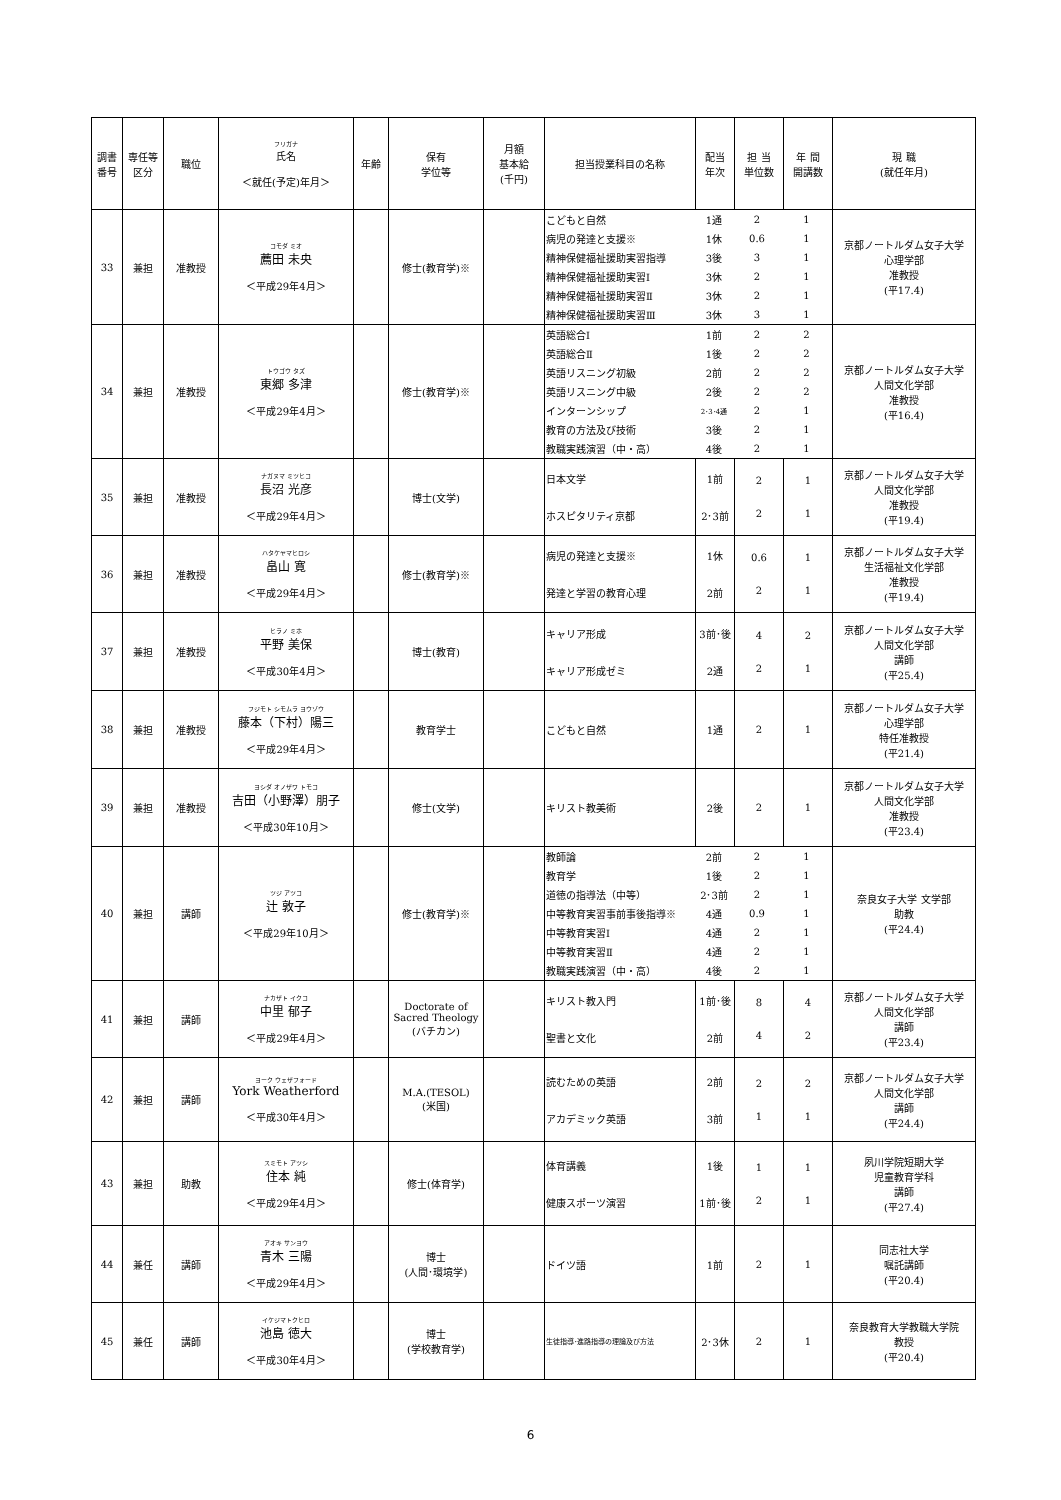| 調書 番号 | 専任等 区分 | 職位 | フリガナ 氏名 ＜就任(予定)年月＞ | 年齢 | 保有 学位等 | 月額 基本給 (千円) | 担当授業科目の名称 | 配当 年次 | 担 当 単位数 | 年 間 開講数 | 現 職 (就任年月) |
| --- | --- | --- | --- | --- | --- | --- | --- | --- | --- | --- | --- |
| 33 | 兼担 | 准教授 | コモダ ミオ 薦田 未央 ＜平成29年4月＞ | | 修士(教育学)※ | | / こどもと自然 / 1通 / 2 / 1 / / 病児の発達と支援※ / 1休 / 0.6 / 1 / / 精神保健福祉援助実習指導 / 3後 / 3 / 1 / / 精神保健福祉援助実習Ⅰ / 3休 / 2 / 1 / / 精神保健福祉援助実習Ⅱ / 3休 / 2 / 1 / / 精神保健福祉援助実習Ⅲ / 3休 / 3 / 1 / | | | | 京都ノートルダム女子大学 心理学部 准教授 (平17.4) |
| 34 | 兼担 | 准教授 | トウゴウ タズ 東郷 多津 ＜平成29年4月＞ | | 修士(教育学)※ | | / 英語総合Ⅰ / 1前 / 2 / 2 / / 英語総合Ⅱ / 1後 / 2 / 2 / / 英語リスニング初級 / 2前 / 2 / 2 / / 英語リスニング中級 / 2後 / 2 / 2 / / インターンシップ / 2･3･4通 / 2 / 1 / / 教育の方法及び技術 / 3後 / 2 / 1 / / 教職実践演習（中・高） / 4後 / 2 / 1 / | | | | 京都ノートルダム女子大学 人間文化学部 准教授 (平16.4) |
| 35 | 兼担 | 准教授 | ナガヌマ ミツヒコ 長沼 光彦 ＜平成29年4月＞ | | 博士(文学) | | 日本文学 ホスピタリティ京都 | 1前 2･3前 | 2 2 | 1 1 | 京都ノートルダム女子大学 人間文化学部 准教授 (平19.4) |
| 36 | 兼担 | 准教授 | ハタケヤマヒロシ 畠山 寛 ＜平成29年4月＞ | | 修士(教育学)※ | | 病児の発達と支援※ 発達と学習の教育心理 | 1休 2前 | 0.6 2 | 1 1 | 京都ノートルダム女子大学 生活福祉文化学部 准教授 (平19.4) |
| 37 | 兼担 | 准教授 | ヒラノ ミホ 平野 美保 ＜平成30年4月＞ | | 博士(教育) | | キャリア形成 キャリア形成ゼミ | 3前･後 2通 | 4 2 | 2 1 | 京都ノートルダム女子大学 人間文化学部 講師 (平25.4) |
| 38 | 兼担 | 准教授 | フジモト シモムラ ヨウゾウ 藤本（下村）陽三 ＜平成29年4月＞ | | 教育学士 | | こどもと自然 | 1通 | 2 | 1 | 京都ノートルダム女子大学 心理学部 特任准教授 (平21.4) |
| 39 | 兼担 | 准教授 | ヨシダ オノザワ トモコ 吉田（小野澤）朋子 ＜平成30年10月＞ | | 修士(文学) | | キリスト教美術 | 2後 | 2 | 1 | 京都ノートルダム女子大学 人間文化学部 准教授 (平23.4) |
| 40 | 兼担 | 講師 | ツジ アツコ 辻 敦子 ＜平成29年10月＞ | | 修士(教育学)※ | | / 教師論 / 2前 / 2 / 1 / / 教育学 / 1後 / 2 / 1 / / 道徳の指導法（中等） / 2･3前 / 2 / 1 / / 中等教育実習事前事後指導※ / 4通 / 0.9 / 1 / / 中等教育実習Ⅰ / 4通 / 2 / 1 / / 中等教育実習Ⅱ / 4通 / 2 / 1 / / 教職実践演習（中・高） / 4後 / 2 / 1 / | | | | 奈良女子大学 文学部 助教 (平24.4) |
| 41 | 兼担 | 講師 | ナカザト イクコ 中里 郁子 ＜平成29年4月＞ | | Doctorate of Sacred Theology (バチカン) | | キリスト教入門 聖書と文化 | 1前･後 2前 | 8 4 | 4 2 | 京都ノートルダム女子大学 人間文化学部 講師 (平23.4) |
| 42 | 兼担 | 講師 | ヨーク ウェザフォード York Weatherford ＜平成30年4月＞ | | M.A.(TESOL) (米国) | | 読むための英語 アカデミック英語 | 2前 3前 | 2 1 | 2 1 | 京都ノートルダム女子大学 人間文化学部 講師 (平24.4) |
| 43 | 兼担 | 助教 | スミモト アツシ 住本 純 ＜平成29年4月＞ | | 修士(体育学) | | 体育講義 健康スポーツ演習 | 1後 1前･後 | 1 2 | 1 1 | 夙川学院短期大学 児童教育学科 講師 (平27.4) |
| 44 | 兼任 | 講師 | アオキ サンヨウ 青木 三陽 ＜平成29年4月＞ | | 博士 (人間･環境学) | | ドイツ語 | 1前 | 2 | 1 | 同志社大学 嘱託講師 (平20.4) |
| 45 | 兼任 | 講師 | イケジマトクヒロ 池島 徳大 ＜平成30年4月＞ | | 博士 (学校教育学) | | 生徒指導･進路指導の理論及び方法 | 2･3休 | 2 | 1 | 奈良教育大学教職大学院 教授 (平20.4) |
6